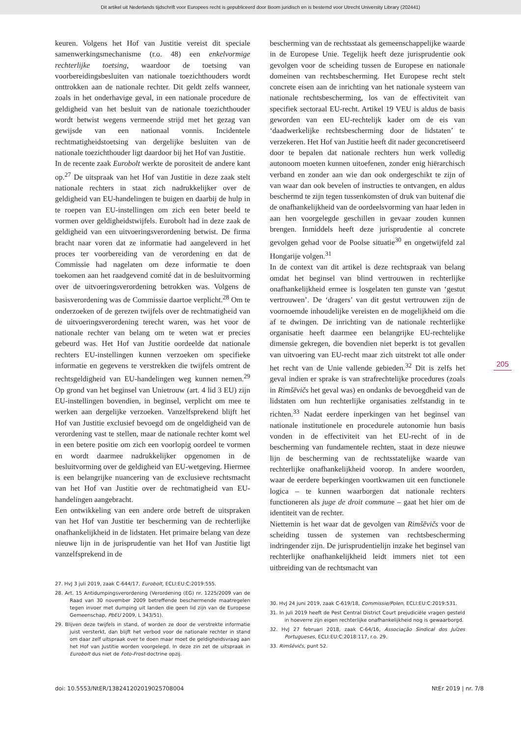Dit artikel uit Nederlands tijdschrift voor Europees recht is gepubliceerd door Boom juridisch en is bestemd voor Utrecht University Library (202441)
keuren. Volgens het Hof van Justitie vereist dit speciale samenwerkingsmechanisme (r.o. 48) een enkelvormige rechterlijke toetsing, waardoor de toetsing van voorbereidingsbesluiten van nationale toezichthouders wordt onttrokken aan de nationale rechter. Dit geldt zelfs wanneer, zoals in het onderhavige geval, in een nationale procedure de geldigheid van het besluit van de nationale toezichthouder wordt betwist wegens vermeende strijd met het gezag van gewijsde van een nationaal vonnis. Incidentele rechtmatigheidstoetsing van dergelijke besluiten van de nationale toezichthouder ligt daardoor bij het Hof van Justitie.
In de recente zaak Eurobolt werkte de porositeit de andere kant op.<sup>27</sup> De uitspraak van het Hof van Justitie in deze zaak stelt nationale rechters in staat zich nadrukkelijker over de geldigheid van EU-handelingen te buigen en daarbij de hulp in te roepen van EU-instellingen om zich een beter beeld te vormen over geldigheidstwijfels. Eurobolt had in deze zaak de geldigheid van een uitvoeringsverordening betwist. De firma bracht naar voren dat ze informatie had aangeleverd in het proces ter voorbereiding van de verordening en dat de Commissie had nagelaten om deze informatie te doen toekomen aan het raadgevend comité dat in de besluitvorming over de uitvoeringsverordening betrokken was. Volgens de basisverordening was de Commissie daartoe verplicht.<sup>28</sup> Om te onderzoeken of de gerezen twijfels over de rechtmatigheid van de uitvoeringsverordening terecht waren, was het voor de nationale rechter van belang om te weten wat er precies gebeurd was. Het Hof van Justitie oordeelde dat nationale rechters EU-instellingen kunnen verzoeken om specifieke informatie en gegevens te verstrekken die twijfels omtrent de rechtsgeldigheid van EU-handelingen weg kunnen nemen.<sup>29</sup> Op grond van het beginsel van Unietrouw (art. 4 lid 3 EU) zijn EU-instellingen bovendien, in beginsel, verplicht om mee te werken aan dergelijke verzoeken. Vanzelfsprekend blijft het Hof van Justitie exclusief bevoegd om de ongeldigheid van de verordening vast te stellen, maar de nationale rechter komt wel in een betere positie om zich een voorlopig oordeel te vormen en wordt daarmee nadrukkelijker opgenomen in de besluitvorming over de geldigheid van EU-wetgeving. Hiermee is een belangrijke nuancering van de exclusieve rechtsmacht van het Hof van Justitie over de rechtmatigheid van EU-handelingen aangebracht.
Een ontwikkeling van een andere orde betreft de uitspraken van het Hof van Justitie ter bescherming van de rechterlijke onafhankelijkheid in de lidstaten. Het primaire belang van deze nieuwe lijn in de jurisprudentie van het Hof van Justitie ligt vanzelfsprekend in de
27. HvJ 3 juli 2019, zaak C-644/17, Eurobolt, ECLI:EU:C:2019:555.
28. Art. 15 Antidumpingsverordening (Verordening (EG) nr. 1225/2009 van de Raad van 30 november 2009 betreffende beschermende maatregelen tegen invoer met dumping uit landen die geen lid zijn van de Europese Gemeenschap, PbEU 2009, L 343/51).
29. Blijven deze twijfels in stand, of worden ze door de verstrekte informatie juist versterkt, dan blijft het verbod voor de nationale rechter in stand om daar zelf uitspraak over te doen maar moet de geldigheidsvraag aan het Hof van Justitie worden voorgelegd. In deze zin zet de uitspraak in Eurobolt dus niet de Foto-Frost-doctrine opzij.
bescherming van de rechtsstaat als gemeenschappelijke waarde in de Europese Unie. Tegelijk heeft deze jurisprudentie ook gevolgen voor de scheiding tussen de Europese en nationale domeinen van rechtsbescherming. Het Europese recht stelt concrete eisen aan de inrichting van het nationale systeem van nationale rechtsbescherming, los van de effectiviteit van specifiek sectoraal EU-recht. Artikel 19 VEU is aldus de basis geworden van een EU-rechtelijk kader om de eis van ‘daadwerkelijke rechtsbescherming door de lidstaten’ te verzekeren. Het Hof van Justitie heeft dit nader geconcretiseerd door te bepalen dat nationale rechters hun werk volledig autonoom moeten kunnen uitoefenen, zonder enig hiërarchisch verband en zonder aan wie dan ook ondergeschikt te zijn of van waar dan ook bevelen of instructies te ontvangen, en aldus beschermd te zijn tegen tussenkomsten of druk van buitenaf die de onafhankelijkheid van de oordeelsvorming van haar leden in aan hen voorgelegde geschillen in gevaar zouden kunnen brengen. Inmiddels heeft deze jurisprudentie al concrete gevolgen gehad voor de Poolse situatie<sup>30</sup> en ongetwijfeld zal Hongarije volgen.<sup>31</sup>
In de context van dit artikel is deze rechtspraak van belang omdat het beginsel van blind vertrouwen in rechterlijke onafhankelijkheid ermee is losgelaten ten gunste van ‘gestut vertrouwen’. De ‘dragers’ van dit gestut vertrouwen zijn de voornoemde inhoudelijke vereisten en de mogelijkheid om die af te dwingen. De inrichting van de nationale rechterlijke organisatie heeft daarmee een belangrijke EU-rechtelijke dimensie gekregen, die bovendien niet beperkt is tot gevallen van uitvoering van EU-recht maar zich uitstrekt tot alle onder het recht van de Unie vallende gebieden.<sup>32</sup> Dit is zelfs het geval indien er sprake is van strafrechtelijke procedures (zoals in Rimšēvičs het geval was) en ondanks de bevoegdheid van de lidstaten om hun rechterlijke organisaties zelfstandig in te richten.<sup>33</sup> Nadat eerdere inperkingen van het beginsel van nationale institutionele en procedurele autonomie hun basis vonden in de effectiviteit van het EU-recht of in de bescherming van fundamentele rechten, staat in deze nieuwe lijn de bescherming van de rechtsstatelijke waarde van rechterlijke onafhankelijkheid voorop. In andere woorden, waar de eerdere beperkingen voortkwamen uit een functionele logica – te kunnen waarborgen dat nationale rechters functioneren als juge de droit commune – gaat het hier om de identiteit van de rechter.
Niettemin is het waar dat de gevolgen van Rimšēvičs voor de scheiding tussen de systemen van rechtsbescherming indringender zijn. De jurisprudentielijn inzake het beginsel van rechterlijke onafhankelijkheid leidt immers niet tot een uitbreiding van de rechtsmacht van
30. HvJ 24 juni 2019, zaak C-619/18, Commissie/Polen, ECLI:EU:C:2019:531.
31. In juli 2019 heeft de Pest Central District Court prejudiciële vragen gesteld in hoeverre zijn eigen rechterlijke onafhankelijkheid nog is gewaarborgd.
32. HvJ 27 februari 2018, zaak C-64/16, Associação Sindical dos Juízes Portugueses, ECLI:EU:C:2018:117, r.o. 29.
33. Rimšēvičs, punt 52.
205
doi: 10.5553/NtER/138241202019025708004 NtEr 2019 | nr. 7/8